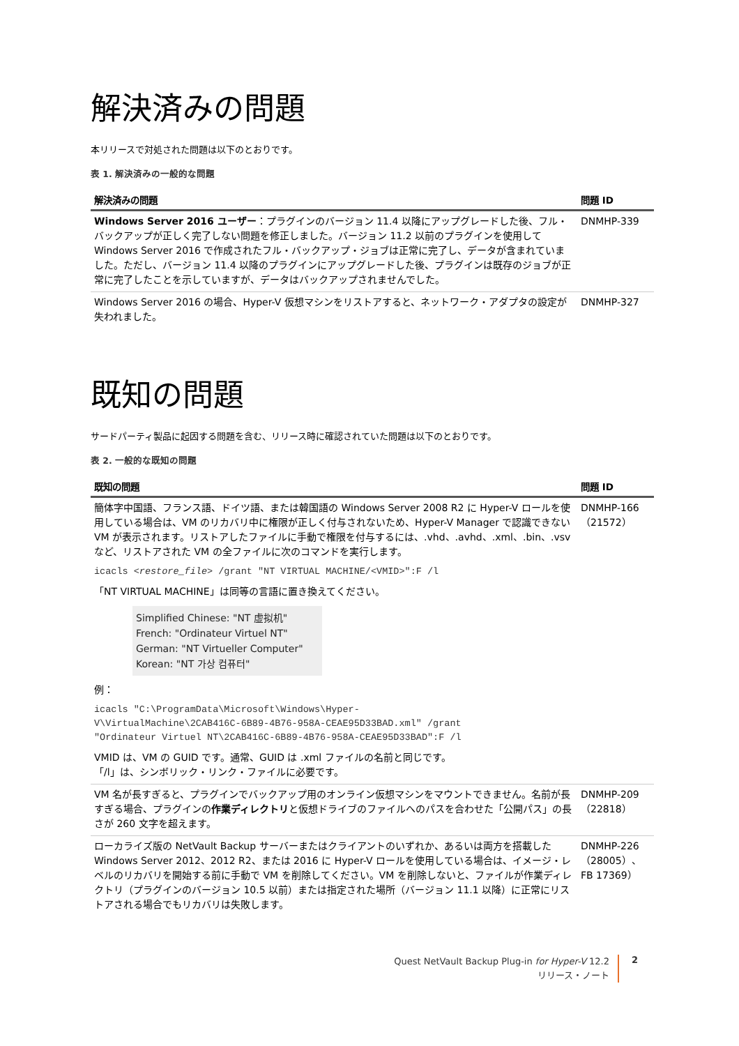解決済みの問題
本リリースで対処された問題は以下のとおりです。
表 1. 解決済みの一般的な問題
| 解決済みの問題 | 問題 ID |
| --- | --- |
| Windows Server 2016 ユーザー ：プラグインのバージョン 11.4 以降にアップグレードした後、フル・バックアップが正しく完了しない問題を修正しました。バージョン 11.2 以前のプラグインを使用して Windows Server 2016 で作成されたフル・バックアップ・ジョブは正常に完了し、データが含まれていました。ただし、バージョン 11.4 以降のプラグインにアップグレードした後、プラグインは既存のジョブが正常に完了したことを示していますが、データはバックアップされませんでした。 | DNMHP-339 |
| Windows Server 2016 の場合、Hyper-V 仮想マシンをリストアすると、ネットワーク・アダプタの設定が失われました。 | DNMHP-327 |
既知の問題
サードパーティ製品に起因する問題を含む、リリース時に確認されていた問題は以下のとおりです。
表 2. 一般的な既知の問題
| 既知の問題 | 問題 ID |
| --- | --- |
| 簡体字中国語、フランス語、ドイツ語、または韓国語の Windows Server 2008 R2 に Hyper-V ロールを使用している場合は、VM のリカバリ中に権限が正しく付与されないため、Hyper-V Manager で認識できない VM が表示されます。リストアしたファイルに手動で権限を付与するには、.vhd、.avhd、.xml、.bin、.vsv など、リストアされた VM の全ファイルに次のコマンドを実行します。 icacls < restore_file > /grant "NT VIRTUAL MACHINE/<VMID>":F /l 「NT VIRTUAL MACHINE」は同等の言語に置き換えてください。 Simplified Chinese: "NT 虚拟机" French: "Ordinateur Virtuel NT" German: "NT Virtueller Computer" Korean: "NT 가상 컴퓨터" 例： icacls "C:\ProgramData\Microsoft\Windows\Hyper- V\VirtualMachine\2CAB416C-6B89-4B76-958A-CEAE95D33BAD.xml" /grant "Ordinateur Virtuel NT\2CAB416C-6B89-4B76-958A-CEAE95D33BAD":F /l VMID は、VM の GUID です。通常、GUID は .xml ファイルの名前と同じです。 「/l」は、シンボリック・リンク・ファイルに必要です。 | DNMHP-166 （21572） |
| VM 名が長すぎると、プラグインでバックアップ用のオンライン仮想マシンをマウントできません。名前が長すぎる場合、プラグインの 作業ディレクトリ と仮想ドライブのファイルへのパスを合わせた「公開パス」の長さが 260 文字を超えます。 | DNMHP-209 （22818） |
| ローカライズ版の NetVault Backup サーバーまたはクライアントのいずれか、あるいは両方を搭載した Windows Server 2012、2012 R2、または 2016 に Hyper-V ロールを使用している場合は、イメージ・レベルのリカバリを開始する前に手動で VM を削除してください。VM を削除しないと、ファイルが作業ディレクトリ（プラグインのバージョン 10.5 以前）または指定された場所（バージョン 11.1 以降）に正常にリストアされる場合でもリカバリは失敗します。 | DNMHP-226 （28005）、FB 17369） |
Quest NetVault Backup Plug-in for Hyper-V 12.2
リリース・ノート
2